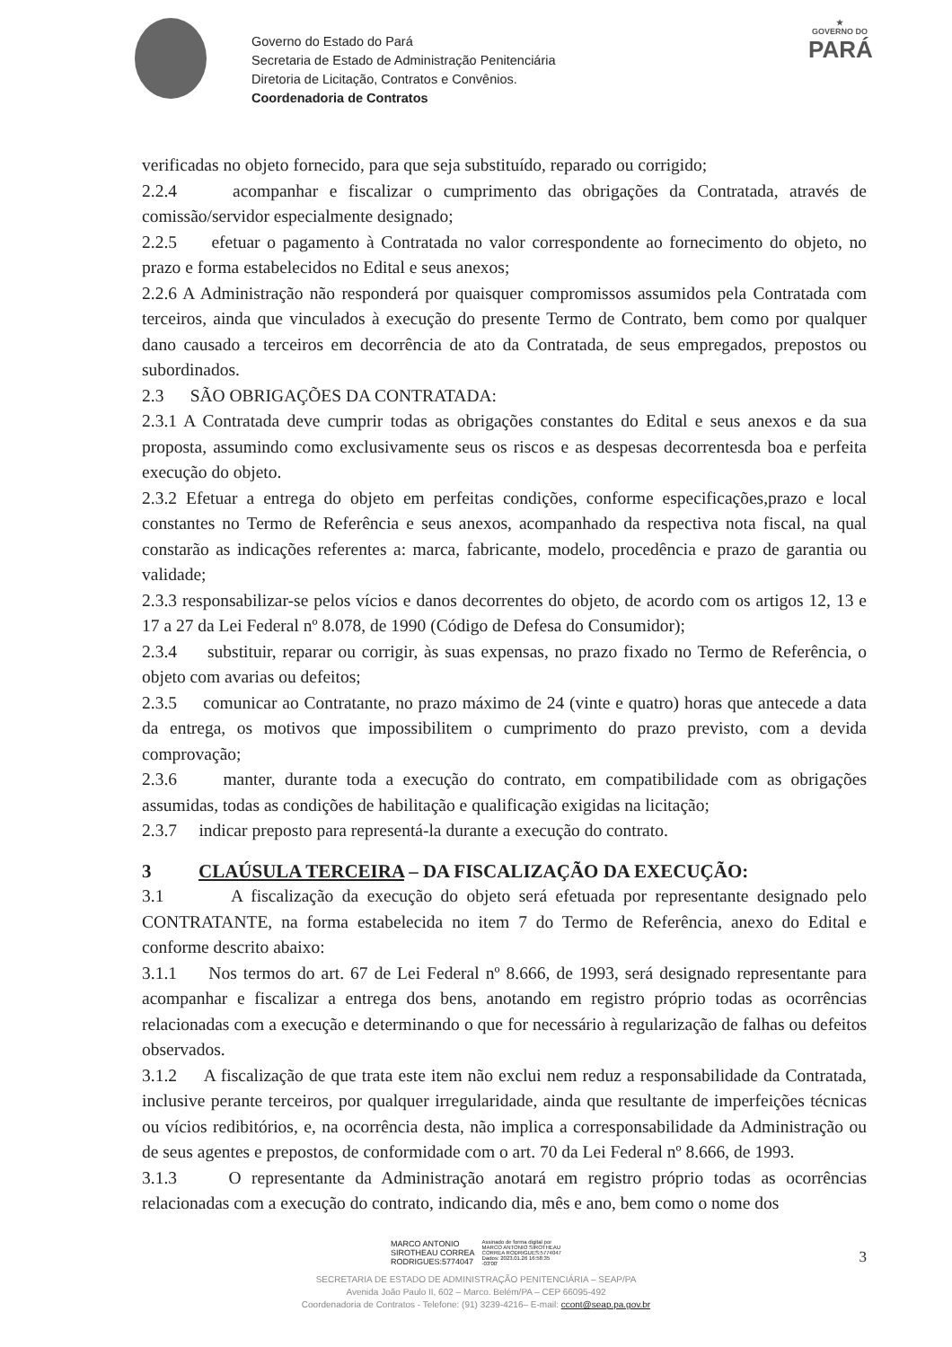Governo do Estado do Pará
Secretaria de Estado de Administração Penitenciária
Diretoria de Licitação, Contratos e Convênios.
Coordenadoria de Contratos
★
GOVERNO DO
PARÁ
verificadas no objeto fornecido, para que seja substituído, reparado ou corrigido;
2.2.4 acompanhar e fiscalizar o cumprimento das obrigações da Contratada, através de comissão/servidor especialmente designado;
2.2.5 efetuar o pagamento à Contratada no valor correspondente ao fornecimento do objeto, no prazo e forma estabelecidos no Edital e seus anexos;
2.2.6 A Administração não responderá por quaisquer compromissos assumidos pela Contratada com terceiros, ainda que vinculados à execução do presente Termo de Contrato, bem como por qualquer dano causado a terceiros em decorrência de ato da Contratada, de seus empregados, prepostos ou subordinados.
2.3 SÃO OBRIGAÇÕES DA CONTRATADA:
2.3.1 A Contratada deve cumprir todas as obrigações constantes do Edital e seus anexos e da sua proposta, assumindo como exclusivamente seus os riscos e as despesas decorrentesda boa e perfeita execução do objeto.
2.3.2 Efetuar a entrega do objeto em perfeitas condições, conforme especificações,prazo e local constantes no Termo de Referência e seus anexos, acompanhado da respectiva nota fiscal, na qual constarão as indicações referentes a: marca, fabricante, modelo, procedência e prazo de garantia ou validade;
2.3.3 responsabilizar-se pelos vícios e danos decorrentes do objeto, de acordo com os artigos 12, 13 e 17 a 27 da Lei Federal nº 8.078, de 1990 (Código de Defesa do Consumidor);
2.3.4 substituir, reparar ou corrigir, às suas expensas, no prazo fixado no Termo de Referência, o objeto com avarias ou defeitos;
2.3.5 comunicar ao Contratante, no prazo máximo de 24 (vinte e quatro) horas que antecede a data da entrega, os motivos que impossibilitem o cumprimento do prazo previsto, com a devida comprovação;
2.3.6 manter, durante toda a execução do contrato, em compatibilidade com as obrigações assumidas, todas as condições de habilitação e qualificação exigidas na licitação;
2.3.7 indicar preposto para representá-la durante a execução do contrato.
3 CLAÚSULA TERCEIRA – DA FISCALIZAÇÃO DA EXECUÇÃO:
3.1 A fiscalização da execução do objeto será efetuada por representante designado pelo CONTRATANTE, na forma estabelecida no item 7 do Termo de Referência, anexo do Edital e conforme descrito abaixo:
3.1.1 Nos termos do art. 67 de Lei Federal nº 8.666, de 1993, será designado representante para acompanhar e fiscalizar a entrega dos bens, anotando em registro próprio todas as ocorrências relacionadas com a execução e determinando o que for necessário à regularização de falhas ou defeitos observados.
3.1.2 A fiscalização de que trata este item não exclui nem reduz a responsabilidade da Contratada, inclusive perante terceiros, por qualquer irregularidade, ainda que resultante de imperfeições técnicas ou vícios redibitórios, e, na ocorrência desta, não implica a corresponsabilidade da Administração ou de seus agentes e prepostos, de conformidade com o art. 70 da Lei Federal nº 8.666, de 1993.
3.1.3 O representante da Administração anotará em registro próprio todas as ocorrências relacionadas com a execução do contrato, indicando dia, mês e ano, bem como o nome dos
MARCO ANTONIO
SIROTHEAU CORREA
RODRIGUES:5774047
Assinado de forma digital por
MARCO ANTONIO SIROTHEAU
CORREA RODRIGUES:5774047
Dados: 2023.01.26 16:58:35
-03'00'
3
SECRETARIA DE ESTADO DE ADMINISTRAÇÃO PENITENCIÁRIA – SEAP/PA
Avenida João Paulo II, 602 – Marco. Belém/PA – CEP 66095-492
Coordenadoria de Contratos - Telefone: (91) 3239-4216– E-mail: ccont@seap.pa.gov.br